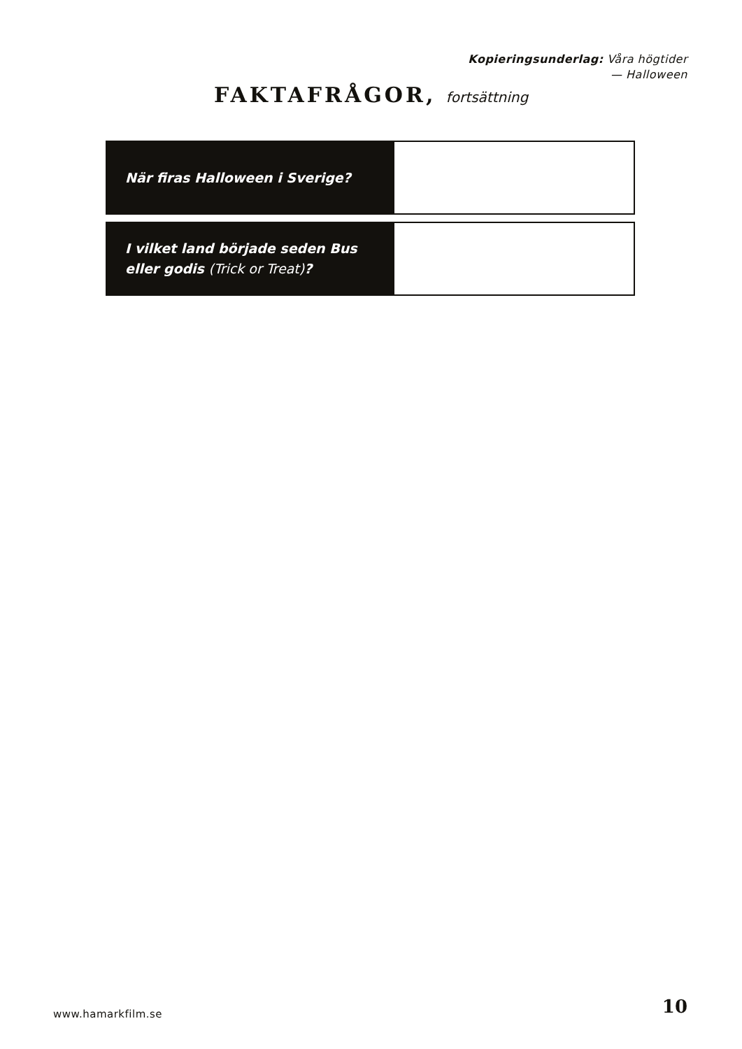Kopieringsunderlag: Våra högtider
— Halloween
FAKTAFRÅGOR, fortsättning
| När firas Halloween i Sverige? | |
| I vilket land började seden Bus eller godis (Trick or Treat) ? | |
www.hamarkfilm.se 10